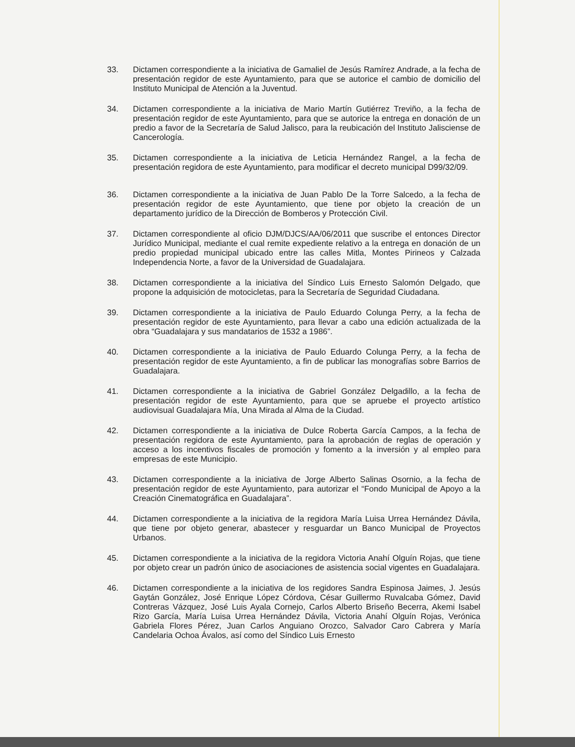33. Dictamen correspondiente a la iniciativa de Gamaliel de Jesús Ramírez Andrade, a la fecha de presentación regidor de este Ayuntamiento, para que se autorice el cambio de domicilio del Instituto Municipal de Atención a la Juventud.
34. Dictamen correspondiente a la iniciativa de Mario Martín Gutiérrez Treviño, a la fecha de presentación regidor de este Ayuntamiento, para que se autorice la entrega en donación de un predio a favor de la Secretaría de Salud Jalisco, para la reubicación del Instituto Jalisciense de Cancerología.
35. Dictamen correspondiente a la iniciativa de Leticia Hernández Rangel, a la fecha de presentación regidora de este Ayuntamiento, para modificar el decreto municipal D99/32/09.
36. Dictamen correspondiente a la iniciativa de Juan Pablo De la Torre Salcedo, a la fecha de presentación regidor de este Ayuntamiento, que tiene por objeto la creación de un departamento jurídico de la Dirección de Bomberos y Protección Civil.
37. Dictamen correspondiente al oficio DJM/DJCS/AA/06/2011 que suscribe el entonces Director Jurídico Municipal, mediante el cual remite expediente relativo a la entrega en donación de un predio propiedad municipal ubicado entre las calles Mitla, Montes Pirineos y Calzada Independencia Norte, a favor de la Universidad de Guadalajara.
38. Dictamen correspondiente a la iniciativa del Síndico Luis Ernesto Salomón Delgado, que propone la adquisición de motocicletas, para la Secretaría de Seguridad Ciudadana.
39. Dictamen correspondiente a la iniciativa de Paulo Eduardo Colunga Perry, a la fecha de presentación regidor de este Ayuntamiento, para llevar a cabo una edición actualizada de la obra “Guadalajara y sus mandatarios de 1532 a 1986”.
40. Dictamen correspondiente a la iniciativa de Paulo Eduardo Colunga Perry, a la fecha de presentación regidor de este Ayuntamiento, a fin de publicar las monografías sobre Barrios de Guadalajara.
41. Dictamen correspondiente a la iniciativa de Gabriel González Delgadillo, a la fecha de presentación regidor de este Ayuntamiento, para que se apruebe el proyecto artístico audiovisual Guadalajara Mía, Una Mirada al Alma de la Ciudad.
42. Dictamen correspondiente a la iniciativa de Dulce Roberta García Campos, a la fecha de presentación regidora de este Ayuntamiento, para la aprobación de reglas de operación y acceso a los incentivos fiscales de promoción y fomento a la inversión y al empleo para empresas de este Municipio.
43. Dictamen correspondiente a la iniciativa de Jorge Alberto Salinas Osornio, a la fecha de presentación regidor de este Ayuntamiento, para autorizar el “Fondo Municipal de Apoyo a la Creación Cinematográfica en Guadalajara”.
44. Dictamen correspondiente a la iniciativa de la regidora María Luisa Urrea Hernández Dávila, que tiene por objeto generar, abastecer y resguardar un Banco Municipal de Proyectos Urbanos.
45. Dictamen correspondiente a la iniciativa de la regidora Victoria Anahí Olguín Rojas, que tiene por objeto crear un padrón único de asociaciones de asistencia social vigentes en Guadalajara.
46. Dictamen correspondiente a la iniciativa de los regidores Sandra Espinosa Jaimes, J. Jesús Gaytán González, José Enrique López Córdova, César Guillermo Ruvalcaba Gómez, David Contreras Vázquez, José Luis Ayala Cornejo, Carlos Alberto Briseño Becerra, Akemi Isabel Rizo García, María Luisa Urrea Hernández Dávila, Victoria Anahí Olguín Rojas, Verónica Gabriela Flores Pérez, Juan Carlos Anguiano Orozco, Salvador Caro Cabrera y María Candelaria Ochoa Ávalos, así como del Síndico Luis Ernesto